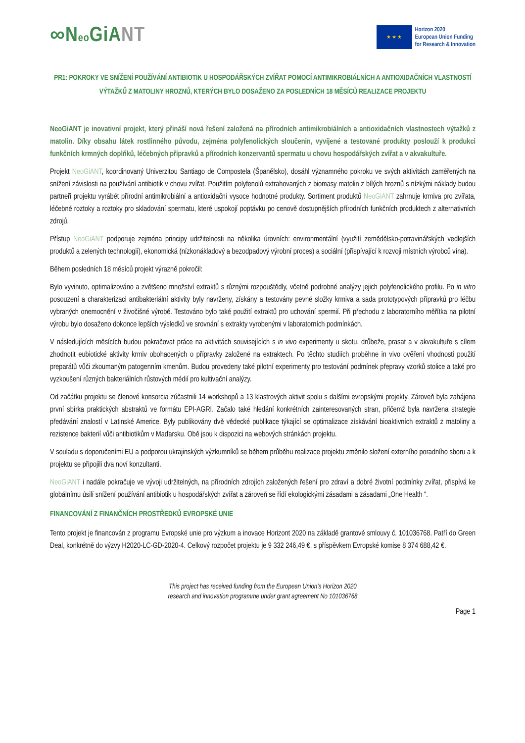∞Neo GiANT
★ ★ ★
Horizon 2020
European Union Funding
for Research & Innovation
PR1: POKROKY VE SNÍŽENÍ POUŽÍVÁNÍ ANTIBIOTIK U HOSPODÁŘSKÝCH ZVÍŘAT POMOCÍ ANTIMIKROBIÁLNÍCH A ANTIOXIDAČNÍCH VLASTNOSTÍ VÝTAŽKŮ Z MATOLINY HROZNŮ, KTERÝCH BYLO DOSAŽENO ZA POSLEDNÍCH 18 MĚSÍCŮ REALIZACE PROJEKTU
NeoGiANT je inovativní projekt, který přináší nová řešení založená na přírodních antimikrobiálních a antioxidačních vlastnostech výtažků z matolin. Díky obsahu látek rostlinného původu, zejména polyfenolických sloučenin, vyvíjené a testované produkty poslouží k produkci funkčních krmných doplňků, léčebných přípravků a přírodních konzervantů spermatu u chovu hospodářských zvířat a v akvakultuře.
Projekt NeoGiANT, koordinovaný Univerzitou Santiago de Compostela (Španělsko), dosáhl významného pokroku ve svých aktivitách zaměřených na snížení závislosti na používání antibiotik v chovu zvířat. Použitím polyfenolů extrahovaných z biomasy matolin z bílých hroznů s nízkými náklady budou partneři projektu vyrábět přírodní antimikrobiální a antioxidační vysoce hodnotné produkty. Sortiment produktů NeoGiANT zahrnuje krmiva pro zvířata, léčebné roztoky a roztoky pro skladování spermatu, které uspokojí poptávku po cenově dostupnějších přírodních funkčních produktech z alternativních zdrojů.
Přístup NeoGiANT podporuje zejména principy udržitelnosti na několika úrovních: environmentální (využití zemědělsko-potravinářských vedlejších produktů a zelených technologií), ekonomická (nízkonákladový a bezodpadový výrobní proces) a sociální (přispívající k rozvoji místních výrobců vína).
Během posledních 18 měsíců projekt výrazně pokročil:
Bylo vyvinuto, optimalizováno a zvětšeno množství extraktů s různými rozpouštědly, včetně podrobné analýzy jejich polyfenolického profilu. Po in vitro posouzení a charakterizaci antibakteriální aktivity byly navrženy, získány a testovány pevné složky krmiva a sada prototypových přípravků pro léčbu vybraných onemocnění v živočišné výrobě. Testováno bylo také použití extraktů pro uchování spermií. Při přechodu z laboratorního měřítka na pilotní výrobu bylo dosaženo dokonce lepších výsledků ve srovnání s extrakty vyrobenými v laboratorních podmínkách.
V následujících měsících budou pokračovat práce na aktivitách souvisejících s in vivo experimenty u skotu, drůbeže, prasat a v akvakultuře s cílem zhodnotit eubiotické aktivity krmiv obohacených o přípravky založené na extraktech. Po těchto studiích proběhne in vivo ověření vhodnosti použití preparátů vůči zkoumaným patogenním kmenům. Budou provedeny také pilotní experimenty pro testování podmínek přepravy vzorků stolice a také pro vyzkoušení různých bakteriálních růstových médií pro kultivační analýzy.
Od začátku projektu se členové konsorcia zúčastnili 14 workshopů a 13 klastrových aktivit spolu s dalšími evropskými projekty. Zároveň byla zahájena první sbírka praktických abstraktů ve formátu EPI-AGRI. Začalo také hledání konkrétních zainteresovaných stran, přičemž byla navržena strategie předávání znalostí v Latinské Americe. Byly publikovány dvě vědecké publikace týkající se optimalizace získávání bioaktivních extraktů z matoliny a rezistence bakterií vůči antibiotikům v Maďarsku. Obě jsou k dispozici na webových stránkách projektu.
V souladu s doporučeními EU a podporou ukrajinských výzkumníků se během průběhu realizace projektu změnilo složení externího poradního sboru a k projektu se připojili dva noví konzultanti.
NeoGiANT i nadále pokračuje ve vývoji udržitelných, na přírodních zdrojích založených řešení pro zdraví a dobré životní podmínky zvířat, přispívá ke globálnímu úsilí snížení používání antibiotik u hospodářských zvířat a zároveň se řídí ekologickými zásadami a zásadami „One Health “.
FINANCOVÁNÍ Z FINANČNÍCH PROSTŘEDKŮ EVROPSKÉ UNIE
Tento projekt je financován z programu Evropské unie pro výzkum a inovace Horizont 2020 na základě grantové smlouvy č. 101036768. Patří do Green Deal, konkrétně do výzvy H2020-LC-GD-2020-4. Celkový rozpočet projektu je 9 332 246,49 €, s příspěvkem Evropské komise 8 374 688,42 €.
This project has received funding from the European Union’s Horizon 2020
research and innovation programme under grant agreement No 101036768
Page 1